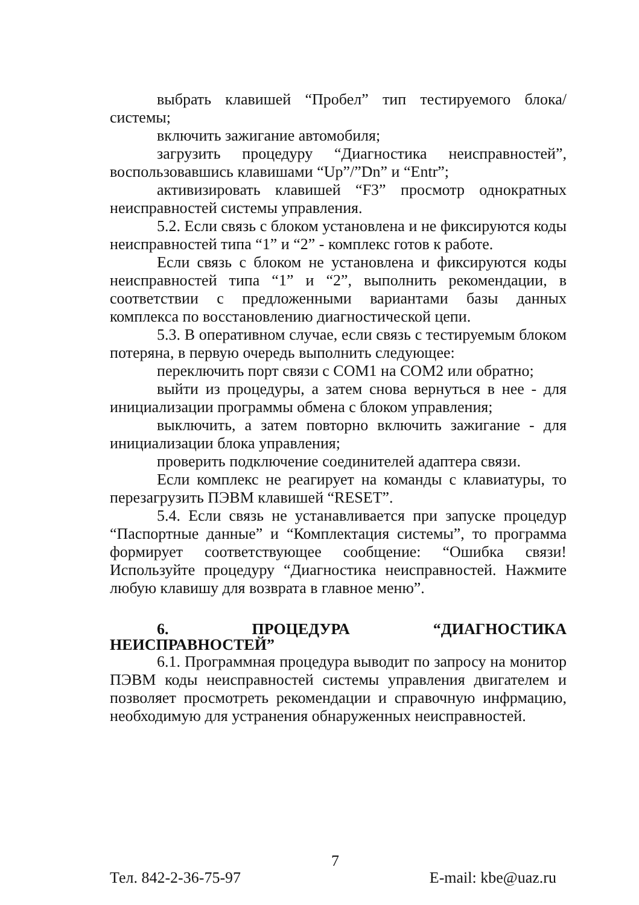выбрать клавишей “Пробел” тип тестируемого блока/ системы;
включить зажигание автомобиля;
загрузить процедуру “Диагностика неисправностей”, воспользовавшись клавишами “Up”/”Dn” и “Entr”;
активизировать клавишей “F3” просмотр однократных неисправностей системы управления.
5.2. Если связь с блоком установлена и не фиксируются коды неисправностей типа “1” и “2” - комплекс готов к работе.
Если связь с блоком не установлена и фиксируются коды неисправностей типа “1” и “2”, выполнить рекомендации, в соответствии с предложенными вариантами базы данных комплекса по восстановлению диагностической цепи.
5.3. В оперативном случае, если связь с тестируемым блоком потеряна, в первую очередь выполнить следующее:
переключить порт связи с COM1 на COM2 или обратно;
выйти из процедуры, а затем снова вернуться в нее - для инициализации программы обмена с блоком управления;
выключить, а затем повторно включить зажигание - для инициализации блока управления;
проверить подключение соединителей адаптера связи.
Если комплекс не реагирует на команды с клавиатуры, то перезагрузить ПЭВМ клавишей “RESET”.
5.4. Если связь не устанавливается при запуске процедур “Паспортные данные” и “Комплектация системы”, то программа формирует соответствующее сообщение: “Ошибка связи! Используйте процедуру “Диагностика неисправностей. Нажмите любую клавишу для возврата в главное меню”.
6. ПРОЦЕДУРА “ДИАГНОСТИКА НЕИСПРАВНОСТЕЙ”
6.1. Программная процедура выводит по запросу на монитор ПЭВМ коды неисправностей системы управления двигателем и позволяет просмотреть рекомендации и справочную инфрмацию, необходимую для устранения обнаруженных неисправностей.
Тел. 842-2-36-75-97 7 E-mail: kbe@uaz.ru